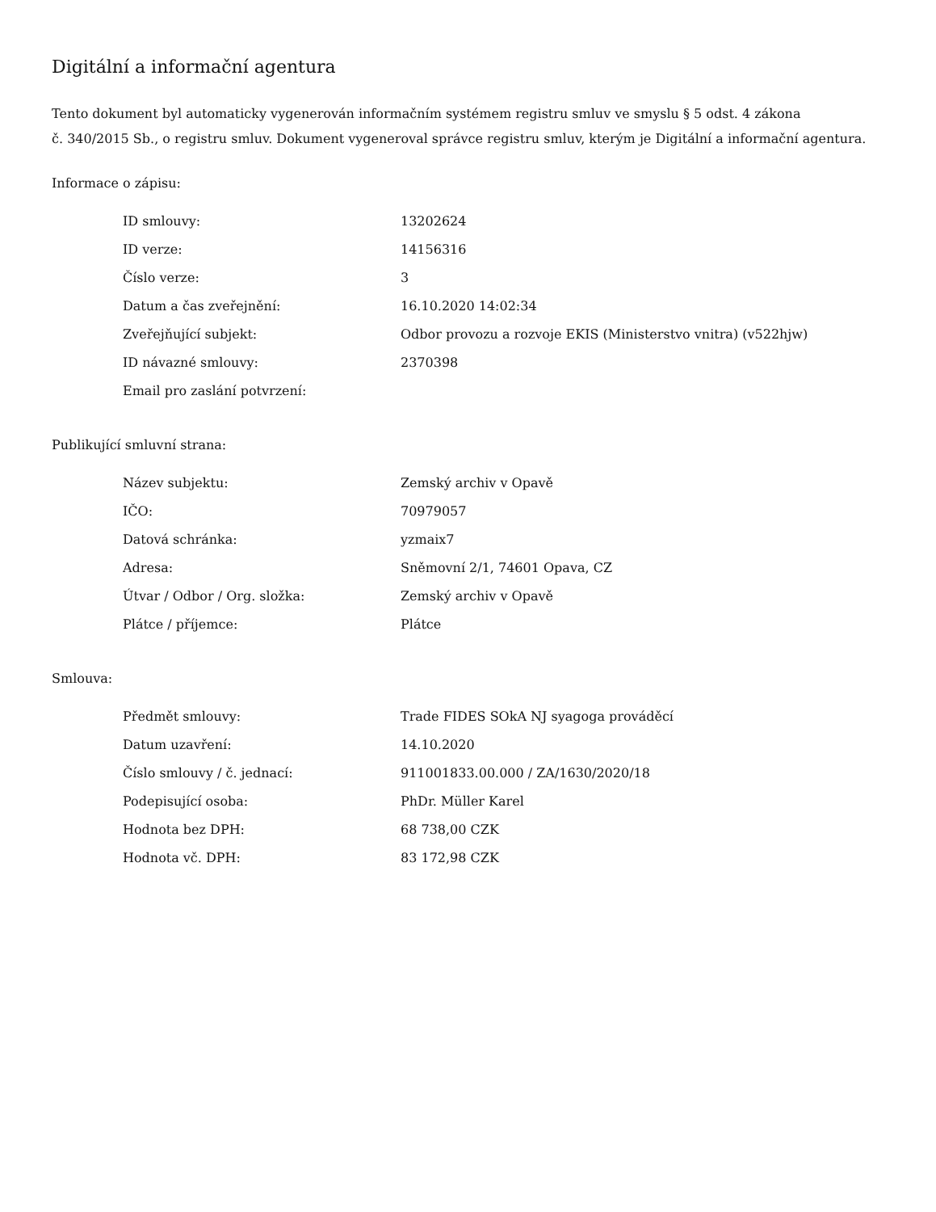Digitální a informační agentura
Tento dokument byl automaticky vygenerován informačním systémem registru smluv ve smyslu § 5 odst. 4 zákona
č. 340/2015 Sb., o registru smluv. Dokument vygeneroval správce registru smluv, kterým je Digitální a informační agentura.
Informace o zápisu:
| ID smlouvy: | 13202624 |
| ID verze: | 14156316 |
| Číslo verze: | 3 |
| Datum a čas zveřejnění: | 16.10.2020 14:02:34 |
| Zveřejňující subjekt: | Odbor provozu a rozvoje EKIS (Ministerstvo vnitra) (v522hjw) |
| ID návazné smlouvy: | 2370398 |
| Email pro zaslání potvrzení: | |
Publikující smluvní strana:
| Název subjektu: | Zemský archiv v Opavě |
| IČO: | 70979057 |
| Datová schránka: | yzmaix7 |
| Adresa: | Sněmovní 2/1, 74601 Opava, CZ |
| Útvar / Odbor / Org. složka: | Zemský archiv v Opavě |
| Plátce / příjemce: | Plátce |
Smlouva:
| Předmět smlouvy: | Trade FIDES SOkA NJ syagoga prováděcí |
| Datum uzavření: | 14.10.2020 |
| Číslo smlouvy / č. jednací: | 911001833.00.000 / ZA/1630/2020/18 |
| Podepisující osoba: | PhDr. Müller Karel |
| Hodnota bez DPH: | 68 738,00 CZK |
| Hodnota vč. DPH: | 83 172,98 CZK |